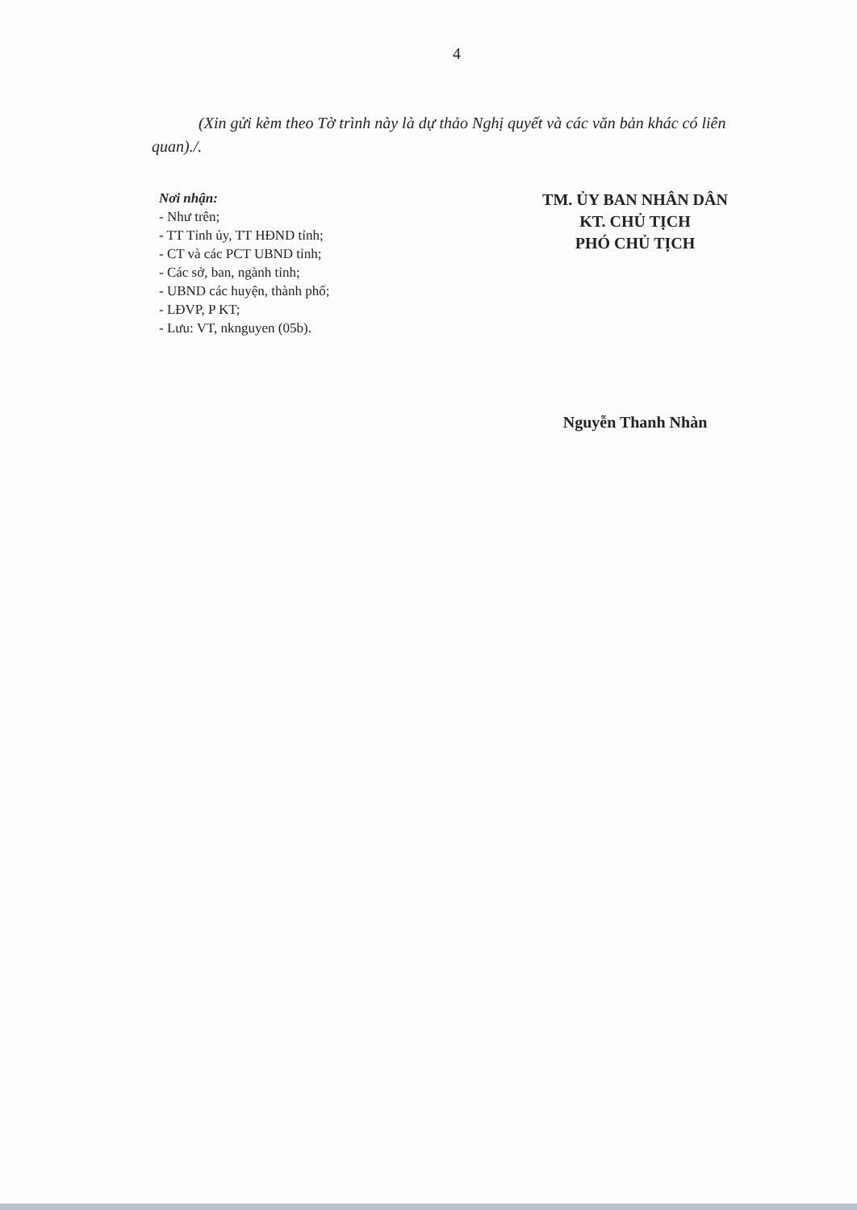4
(Xin gửi kèm theo Tờ trình này là dự thảo Nghị quyết và các văn bản khác có liên quan)./.
Nơi nhận:
- Như trên;
- TT Tỉnh ủy, TT HĐND tỉnh;
- CT và các PCT UBND tỉnh;
- Các sở, ban, ngành tỉnh;
- UBND các huyện, thành phố;
- LĐVP, P KT;
- Lưu: VT, nknguyen (05b).
TM. ỦY BAN NHÂN DÂN
KT. CHỦ TỊCH
PHÓ CHỦ TỊCH
Nguyễn Thanh Nhàn